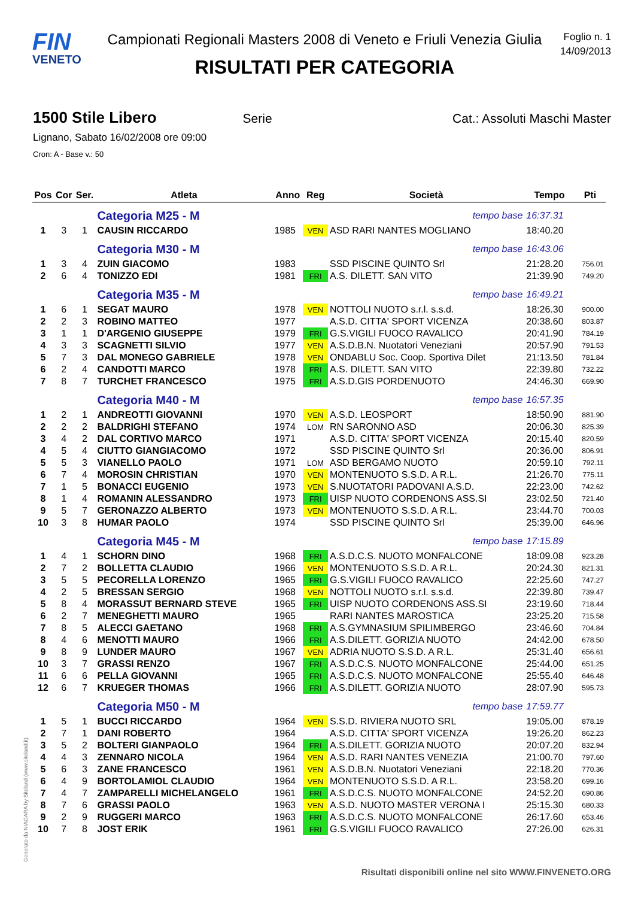FIN
VENETO
Campionati Regionali Masters 2008 di Veneto e Friuli Venezia Giulia
RISULTATI PER CATEGORIA
Foglio n. 1
14/09/2013
1500 Stile Libero Serie Cat.: Assoluti Maschi Master
Lignano, Sabato 16/02/2008 ore 09:00
Cron: A - Base v.: 50
| Pos | Cor | Ser. | Atleta | Anno | Reg | Società | Tempo | Pti |
| --- | --- | --- | --- | --- | --- | --- | --- | --- |
| | | | Categoria M25 - M | | | tempo base | 16:37.31 | |
| 1 | 3 | 1 | CAUSIN RICCARDO | 1985 | VEN | ASD RARI NANTES MOGLIANO | 18:40.20 | |
| | | | Categoria M30 - M | | | tempo base | 16:43.06 | |
| 1 | 3 | 4 | ZUIN GIACOMO | 1983 | | SSD PISCINE QUINTO Srl | 21:28.20 | 756.01 |
| 2 | 6 | 4 | TONIZZO EDI | 1981 | FRI | A.S. DILETT. SAN VITO | 21:39.90 | 749.20 |
| | | | Categoria M35 - M | | | tempo base | 16:49.21 | |
| 1 | 6 | 1 | SEGAT MAURO | 1978 | VEN | NOTTOLI NUOTO s.r.l. s.s.d. | 18:26.30 | 900.00 |
| 2 | 2 | 3 | ROBINO MATTEO | 1977 | | A.S.D. CITTA' SPORT VICENZA | 20:38.60 | 803.87 |
| 3 | 1 | 1 | D'ARGENIO GIUSEPPE | 1979 | FRI | G.S.VIGILI FUOCO RAVALICO | 20:41.90 | 784.19 |
| 4 | 3 | 3 | SCAGNETTI SILVIO | 1977 | VEN | A.S.D.B.N. Nuotatori Veneziani | 20:57.90 | 791.53 |
| 5 | 7 | 3 | DAL MONEGO GABRIELE | 1978 | VEN | ONDABLU Soc. Coop. Sportiva Dilet | 21:13.50 | 781.84 |
| 6 | 2 | 4 | CANDOTTI MARCO | 1978 | FRI | A.S. DILETT. SAN VITO | 22:39.80 | 732.22 |
| 7 | 8 | 7 | TURCHET FRANCESCO | 1975 | FRI | A.S.D.GIS PORDENUOTO | 24:46.30 | 669.90 |
| | | | Categoria M40 - M | | | tempo base | 16:57.35 | |
| 1 | 2 | 1 | ANDREOTTI GIOVANNI | 1970 | VEN | A.S.D. LEOSPORT | 18:50.90 | 881.90 |
| 2 | 2 | 2 | BALDRIGHI STEFANO | 1974 | LOM | RN SARONNO ASD | 20:06.30 | 825.39 |
| 3 | 4 | 2 | DAL CORTIVO MARCO | 1971 | | A.S.D. CITTA' SPORT VICENZA | 20:15.40 | 820.59 |
| 4 | 5 | 4 | CIUTTO GIANGIACOMO | 1972 | | SSD PISCINE QUINTO Srl | 20:36.00 | 806.91 |
| 5 | 5 | 3 | VIANELLO PAOLO | 1971 | LOM | ASD BERGAMO NUOTO | 20:59.10 | 792.11 |
| 6 | 7 | 4 | MOROSIN CHRISTIAN | 1970 | VEN | MONTENUOTO S.S.D. A R.L. | 21:26.70 | 775.11 |
| 7 | 1 | 5 | BONACCI EUGENIO | 1973 | VEN | S.NUOTATORI PADOVANI A.S.D. | 22:23.00 | 742.62 |
| 8 | 1 | 4 | ROMANIN ALESSANDRO | 1973 | FRI | UISP NUOTO CORDENONS ASS.SI | 23:02.50 | 721.40 |
| 9 | 5 | 7 | GERONAZZO ALBERTO | 1973 | VEN | MONTENUOTO S.S.D. A R.L. | 23:44.70 | 700.03 |
| 10 | 3 | 8 | HUMAR PAOLO | 1974 | | SSD PISCINE QUINTO Srl | 25:39.00 | 646.96 |
| | | | Categoria M45 - M | | | tempo base | 17:15.89 | |
| 1 | 4 | 1 | SCHORN DINO | 1968 | FRI | A.S.D.C.S. NUOTO MONFALCONE | 18:09.08 | 923.28 |
| 2 | 7 | 2 | BOLLETTA CLAUDIO | 1966 | VEN | MONTENUOTO S.S.D. A R.L. | 20:24.30 | 821.31 |
| 3 | 5 | 5 | PECORELLA LORENZO | 1965 | FRI | G.S.VIGILI FUOCO RAVALICO | 22:25.60 | 747.27 |
| 4 | 2 | 5 | BRESSAN SERGIO | 1968 | VEN | NOTTOLI NUOTO s.r.l. s.s.d. | 22:39.80 | 739.47 |
| 5 | 8 | 4 | MORASSUT BERNARD STEVE | 1965 | FRI | UISP NUOTO CORDENONS ASS.SI | 23:19.60 | 718.44 |
| 6 | 2 | 7 | MENEGHETTI MAURO | 1965 | | RARI NANTES MAROSTICA | 23:25.20 | 715.58 |
| 7 | 8 | 5 | ALECCI GAETANO | 1968 | FRI | A.S.GYMNASIUM SPILIMBERGO | 23:46.60 | 704.84 |
| 8 | 4 | 6 | MENOTTI MAURO | 1966 | FRI | A.S.DILETT. GORIZIA NUOTO | 24:42.00 | 678.50 |
| 9 | 8 | 9 | LUNDER MAURO | 1967 | VEN | ADRIA NUOTO S.S.D. A R.L. | 25:31.40 | 656.61 |
| 10 | 3 | 7 | GRASSI RENZO | 1967 | FRI | A.S.D.C.S. NUOTO MONFALCONE | 25:44.00 | 651.25 |
| 11 | 6 | 6 | PELLA GIOVANNI | 1965 | FRI | A.S.D.C.S. NUOTO MONFALCONE | 25:55.40 | 646.48 |
| 12 | 6 | 7 | KRUEGER THOMAS | 1966 | FRI | A.S.DILETT. GORIZIA NUOTO | 28:07.90 | 595.73 |
| | | | Categoria M50 - M | | | tempo base | 17:59.77 | |
| 1 | 5 | 1 | BUCCI RICCARDO | 1964 | VEN | S.S.D. RIVIERA NUOTO SRL | 19:05.00 | 878.19 |
| 2 | 7 | 1 | DANI ROBERTO | 1964 | | A.S.D. CITTA' SPORT VICENZA | 19:26.20 | 862.23 |
| 3 | 5 | 2 | BOLTERI GIANPAOLO | 1964 | FRI | A.S.DILETT. GORIZIA NUOTO | 20:07.20 | 832.94 |
| 4 | 4 | 3 | ZENNARO NICOLA | 1964 | VEN | A.S.D. RARI NANTES VENEZIA | 21:00.70 | 797.60 |
| 5 | 6 | 3 | ZANE FRANCESCO | 1961 | VEN | A.S.D.B.N. Nuotatori Veneziani | 22:18.20 | 770.36 |
| 6 | 4 | 9 | BORTOLAMIOL CLAUDIO | 1964 | VEN | MONTENUOTO S.S.D. A R.L. | 23:58.20 | 699.16 |
| 7 | 4 | 7 | ZAMPARELLI MICHELANGELO | 1961 | FRI | A.S.D.C.S. NUOTO MONFALCONE | 24:52.20 | 690.86 |
| 8 | 7 | 6 | GRASSI PAOLO | 1963 | VEN | A.S.D. NUOTO MASTER VERONA I | 25:15.30 | 680.33 |
| 9 | 2 | 9 | RUGGERI MARCO | 1963 | FRI | A.S.D.C.S. NUOTO MONFALCONE | 26:17.60 | 653.46 |
| 10 | 7 | 8 | JOST ERIK | 1961 | FRI | G.S.VIGILI FUOCO RAVALICO | 27:26.00 | 626.31 |
Generato da NIAGARA by Siteland (www.siteland.it)
Risultati disponibili online nel sito WWW.FINVENETO.ORG